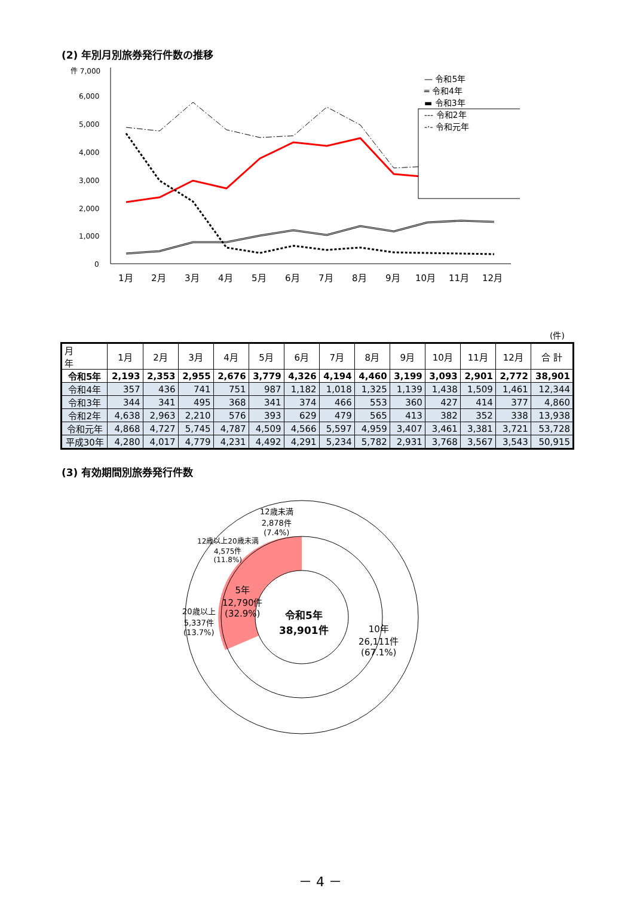(2) 年別月別旅券発行件数の推移
件 7,000
6,000
5,000
4,000
3,000
2,000
1,000
0
1月
2月
3月
4月
5月
6月
7月
8月
9月
10月
11月
12月
— 令和5年
═ 令和4年
▬ 令和3年
--- 令和2年
-·- 令和元年
(件)
| 月 年 | 1月 | 2月 | 3月 | 4月 | 5月 | 6月 | 7月 | 8月 | 9月 | 10月 | 11月 | 12月 | 合 計 |
| --- | --- | --- | --- | --- | --- | --- | --- | --- | --- | --- | --- | --- | --- |
| 令和5年 | 2,193 | 2,353 | 2,955 | 2,676 | 3,779 | 4,326 | 4,194 | 4,460 | 3,199 | 3,093 | 2,901 | 2,772 | 38,901 |
| 令和4年 | 357 | 436 | 741 | 751 | 987 | 1,182 | 1,018 | 1,325 | 1,139 | 1,438 | 1,509 | 1,461 | 12,344 |
| 令和3年 | 344 | 341 | 495 | 368 | 341 | 374 | 466 | 553 | 360 | 427 | 414 | 377 | 4,860 |
| 令和2年 | 4,638 | 2,963 | 2,210 | 576 | 393 | 629 | 479 | 565 | 413 | 382 | 352 | 338 | 13,938 |
| 令和元年 | 4,868 | 4,727 | 5,745 | 4,787 | 4,509 | 4,566 | 5,597 | 4,959 | 3,407 | 3,461 | 3,381 | 3,721 | 53,728 |
| 平成30年 | 4,280 | 4,017 | 4,779 | 4,231 | 4,492 | 4,291 | 5,234 | 5,782 | 2,931 | 3,768 | 3,567 | 3,543 | 50,915 |
(3) 有効期間別旅券発行件数
12歳未満
2,878件
(7.4%)
12歳以上20歳未満
4,575件
(11.8%)
20歳以上
5,337件
(13.7%)
5年
12,790件
(32.9%)
令和5年
38,901件
10年
26,111件
(67.1%)
－ 4 －